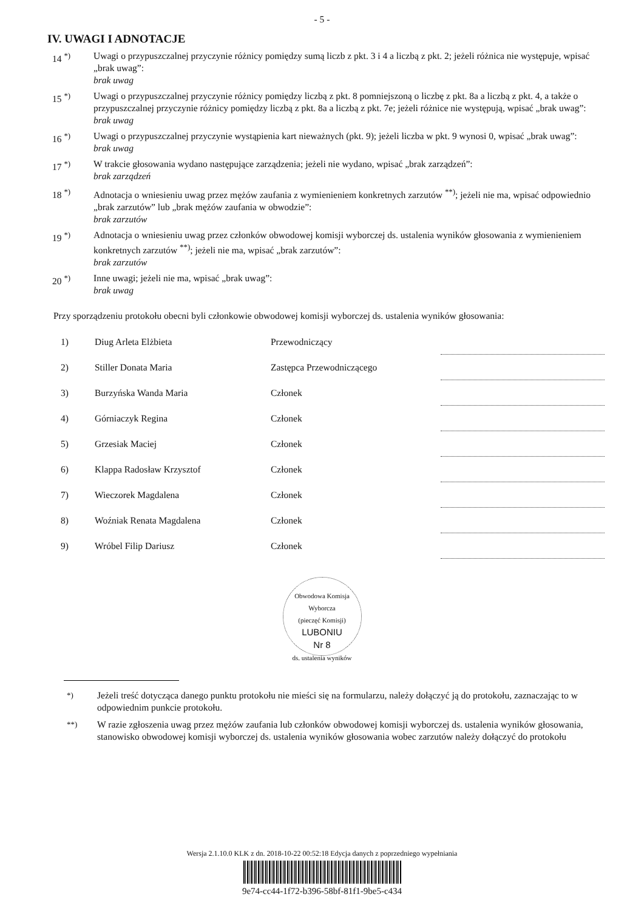- 5 -
IV. UWAGI I ADNOTACJE
14 <sup>*)</sup> Uwagi o przypuszczalnej przyczynie różnicy pomiędzy sumą liczb z pkt. 3 i 4 a liczbą z pkt. 2; jeżeli różnica nie występuje, wpisać „brak uwag”:
brak uwag
15 <sup>*)</sup> Uwagi o przypuszczalnej przyczynie różnicy pomiędzy liczbą z pkt. 8 pomniejszoną o liczbę z pkt. 8a a liczbą z pkt. 4, a także o przypuszczalnej przyczynie różnicy pomiędzy liczbą z pkt. 8a a liczbą z pkt. 7e; jeżeli różnice nie występują, wpisać „brak uwag”:
brak uwag
16 <sup>*)</sup> Uwagi o przypuszczalnej przyczynie wystąpienia kart nieważnych (pkt. 9); jeżeli liczba w pkt. 9 wynosi 0, wpisać „brak uwag”:
brak uwag
17 <sup>*)</sup> W trakcie głosowania wydano następujące zarządzenia; jeżeli nie wydano, wpisać „brak zarządzeń”:
brak zarządzeń
18 <sup>*)</sup> Adnotacja o wniesieniu uwag przez mężów zaufania z wymienieniem konkretnych zarzutów <sup>**)</sup>; jeżeli nie ma, wpisać odpowiednio „brak zarzutów” lub „brak mężów zaufania w obwodzie”:
brak zarzutów
19 <sup>*)</sup> Adnotacja o wniesieniu uwag przez członków obwodowej komisji wyborczej ds. ustalenia wyników głosowania z wymienieniem konkretnych zarzutów <sup>**)</sup>; jeżeli nie ma, wpisać „brak zarzutów”:
brak zarzutów
20 <sup>*)</sup> Inne uwagi; jeżeli nie ma, wpisać „brak uwag”:
brak uwag
Przy sporządzeniu protokołu obecni byli członkowie obwodowej komisji wyborczej ds. ustalenia wyników głosowania:
| 1) | Diug Arleta Elżbieta | Przewodniczący | |
| 2) | Stiller Donata Maria | Zastępca Przewodniczącego | |
| 3) | Burzyńska Wanda Maria | Członek | |
| 4) | Górniaczyk Regina | Członek | |
| 5) | Grzesiak Maciej | Członek | |
| 6) | Klappa Radosław Krzysztof | Członek | |
| 7) | Wieczorek Magdalena | Członek | |
| 8) | Woźniak Renata Magdalena | Członek | |
| 9) | Wróbel Filip Dariusz | Członek | |
Obwodowa Komisja Wyborcza
(pieczęć Komisji)
LUBONIU
Nr 8
ds. ustalenia wyników
<sup>*)</sup> Jeżeli treść dotycząca danego punktu protokołu nie mieści się na formularzu, należy dołączyć ją do protokołu, zaznaczając to w odpowiednim punkcie protokołu.
<sup>**)</sup> W razie zgłoszenia uwag przez mężów zaufania lub członków obwodowej komisji wyborczej ds. ustalenia wyników głosowania, stanowisko obwodowej komisji wyborczej ds. ustalenia wyników głosowania wobec zarzutów należy dołączyć do protokołu
Wersja 2.1.10.0 KLK z dn. 2018-10-22 00:52:18 Edycja danych z poprzedniego wypełniania
9e74-cc44-1f72-b396-58bf-81f1-9be5-c434